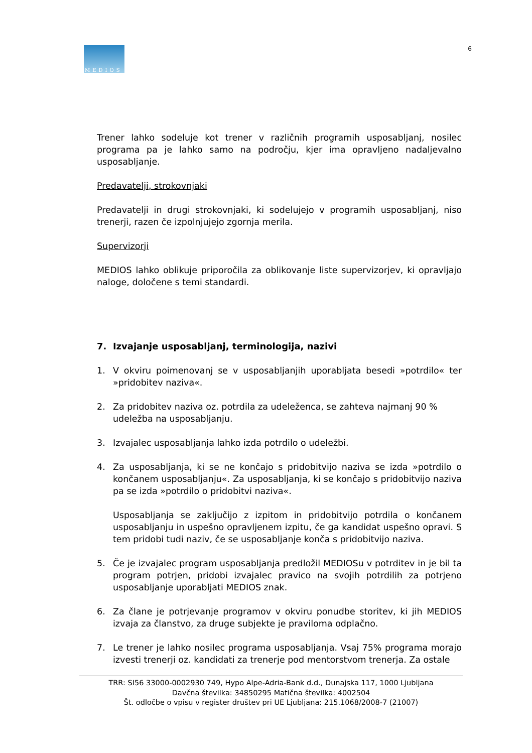MEDIOS
6
Trener lahko sodeluje kot trener v različnih programih usposabljanj, nosilec programa pa je lahko samo na področju, kjer ima opravljeno nadaljevalno usposabljanje.
Predavatelji, strokovnjaki
Predavatelji in drugi strokovnjaki, ki sodelujejo v programih usposabljanj, niso trenerji, razen če izpolnjujejo zgornja merila.
Supervizorji
MEDIOS lahko oblikuje priporočila za oblikovanje liste supervizorjev, ki opravljajo naloge, določene s temi standardi.
7. Izvajanje usposabljanj, terminologija, nazivi
1. V okviru poimenovanj se v usposabljanjih uporabljata besedi »potrdilo« ter »pridobitev naziva«.
2. Za pridobitev naziva oz. potrdila za udeleženca, se zahteva najmanj 90 %
udeležba na usposabljanju.
3. Izvajalec usposabljanja lahko izda potrdilo o udeležbi.
4. Za usposabljanja, ki se ne končajo s pridobitvijo naziva se izda »potrdilo o končanem usposabljanju«. Za usposabljanja, ki se končajo s pridobitvijo naziva pa se izda »potrdilo o pridobitvi naziva«.
Usposabljanja se zaključijo z izpitom in pridobitvijo potrdila o končanem usposabljanju in uspešno opravljenem izpitu, če ga kandidat uspešno opravi. S tem pridobi tudi naziv, če se usposabljanje konča s pridobitvijo naziva.
5. Če je izvajalec program usposabljanja predložil MEDIOSu v potrditev in je bil ta program potrjen, pridobi izvajalec pravico na svojih potrdilih za potrjeno usposabljanje uporabljati MEDIOS znak.
6. Za člane je potrjevanje programov v okviru ponudbe storitev, ki jih MEDIOS izvaja za članstvo, za druge subjekte je praviloma odplačno.
7. Le trener je lahko nosilec programa usposabljanja. Vsaj 75% programa morajo izvesti trenerji oz. kandidati za trenerje pod mentorstvom trenerja. Za ostale
TRR: SI56 33000-0002930 749, Hypo Alpe-Adria-Bank d.d., Dunajska 117, 1000 Ljubljana
Davčna številka: 34850295 Matična številka: 4002504
Št. odločbe o vpisu v register društev pri UE Ljubljana: 215.1068/2008-7 (21007)